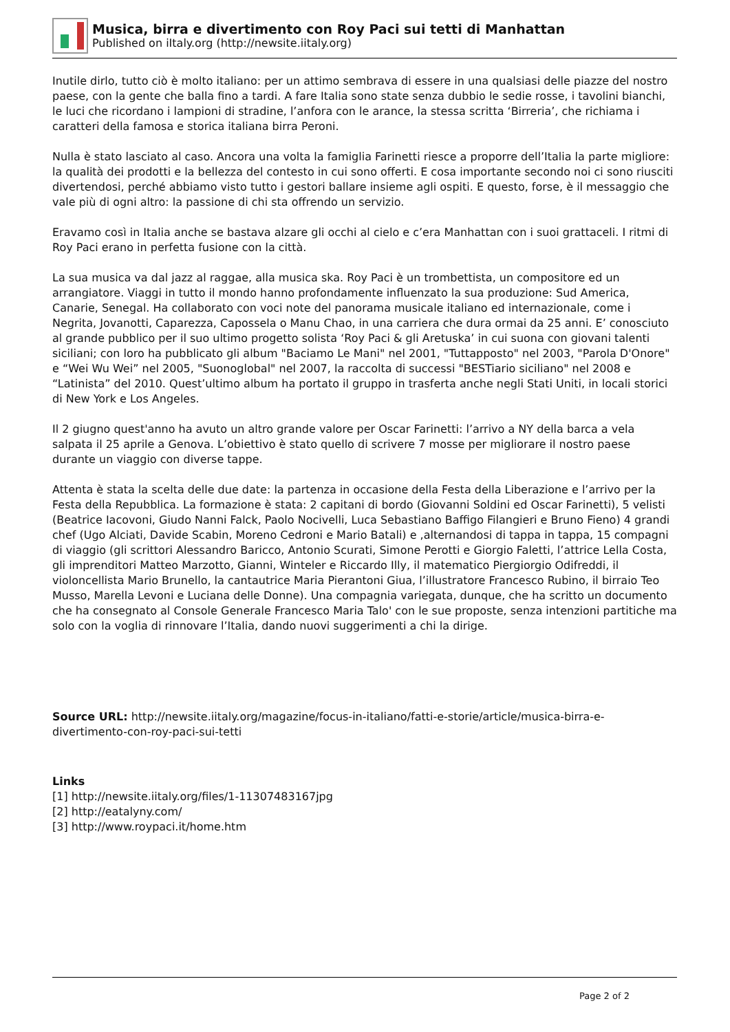Musica, birra e divertimento con Roy Paci sui tetti di Manhattan
Published on iItaly.org (http://newsite.iitaly.org)
Inutile dirlo, tutto ciò è molto italiano: per un attimo sembrava di essere in una qualsiasi delle piazze del nostro paese, con la gente che balla fino a tardi. A fare Italia sono state senza dubbio le sedie rosse, i tavolini bianchi, le luci che ricordano i lampioni di stradine, l’anfora con le arance, la stessa scritta ‘Birreria’, che richiama i caratteri della famosa e storica italiana birra Peroni.
Nulla è stato lasciato al caso. Ancora una volta la famiglia Farinetti riesce a proporre dell’Italia la parte migliore: la qualità dei prodotti e la bellezza del contesto in cui sono offerti. E cosa importante secondo noi ci sono riusciti divertendosi, perché abbiamo visto tutto i gestori ballare insieme agli ospiti. E questo, forse, è il messaggio che vale più di ogni altro: la passione di chi sta offrendo un servizio.
Eravamo così in Italia anche se bastava alzare gli occhi al cielo e c’era Manhattan con i suoi grattaceli. I ritmi di Roy Paci erano in perfetta fusione con la città.
La sua musica va dal jazz al raggae, alla musica ska. Roy Paci è un trombettista, un compositore ed un arrangiatore. Viaggi in tutto il mondo hanno profondamente influenzato la sua produzione: Sud America, Canarie, Senegal. Ha collaborato con voci note del panorama musicale italiano ed internazionale, come i Negrita, Jovanotti, Caparezza, Capossela o Manu Chao, in una carriera che dura ormai da 25 anni. E’ conosciuto al grande pubblico per il suo ultimo progetto solista ‘Roy Paci & gli Aretuska’ in cui suona con giovani talenti siciliani; con loro ha pubblicato gli album "Baciamo Le Mani" nel 2001, "Tuttapposto" nel 2003, "Parola D'Onore" e “Wei Wu Wei” nel 2005, "Suonoglobal" nel 2007, la raccolta di successi "BESTiario siciliano" nel 2008 e “Latinista” del 2010. Quest’ultimo album ha portato il gruppo in trasferta anche negli Stati Uniti, in locali storici di New York e Los Angeles.
Il 2 giugno quest'anno ha avuto un altro grande valore per Oscar Farinetti: l’arrivo a NY della barca a vela salpata il 25 aprile a Genova. L’obiettivo è stato quello di scrivere 7 mosse per migliorare il nostro paese durante un viaggio con diverse tappe.
Attenta è stata la scelta delle due date: la partenza in occasione della Festa della Liberazione e l’arrivo per la Festa della Repubblica. La formazione è stata: 2 capitani di bordo (Giovanni Soldini ed Oscar Farinetti), 5 velisti (Beatrice Iacovoni, Giudo Nanni Falck, Paolo Nocivelli, Luca Sebastiano Baffigo Filangieri e Bruno Fieno) 4 grandi chef (Ugo Alciati, Davide Scabin, Moreno Cedroni e Mario Batali) e ,alternandosi di tappa in tappa, 15 compagni di viaggio (gli scrittori Alessandro Baricco, Antonio Scurati, Simone Perotti e Giorgio Faletti, l’attrice Lella Costa, gli imprenditori Matteo Marzotto, Gianni, Winteler e Riccardo Illy, il matematico Piergiorgio Odifreddi, il violoncellista Mario Brunello, la cantautrice Maria Pierantoni Giua, l’illustratore Francesco Rubino, il birraio Teo Musso, Marella Levoni e Luciana delle Donne). Una compagnia variegata, dunque, che ha scritto un documento che ha consegnato al Console Generale Francesco Maria Talo' con le sue proposte, senza intenzioni partitiche ma solo con la voglia di rinnovare l’Italia, dando nuovi suggerimenti a chi la dirige.
Source URL: http://newsite.iitaly.org/magazine/focus-in-italiano/fatti-e-storie/article/musica-birra-e-divertimento-con-roy-paci-sui-tetti
Links
[1] http://newsite.iitaly.org/files/1-11307483167jpg
[2] http://eatalyny.com/
[3] http://www.roypaci.it/home.htm
Page 2 of 2